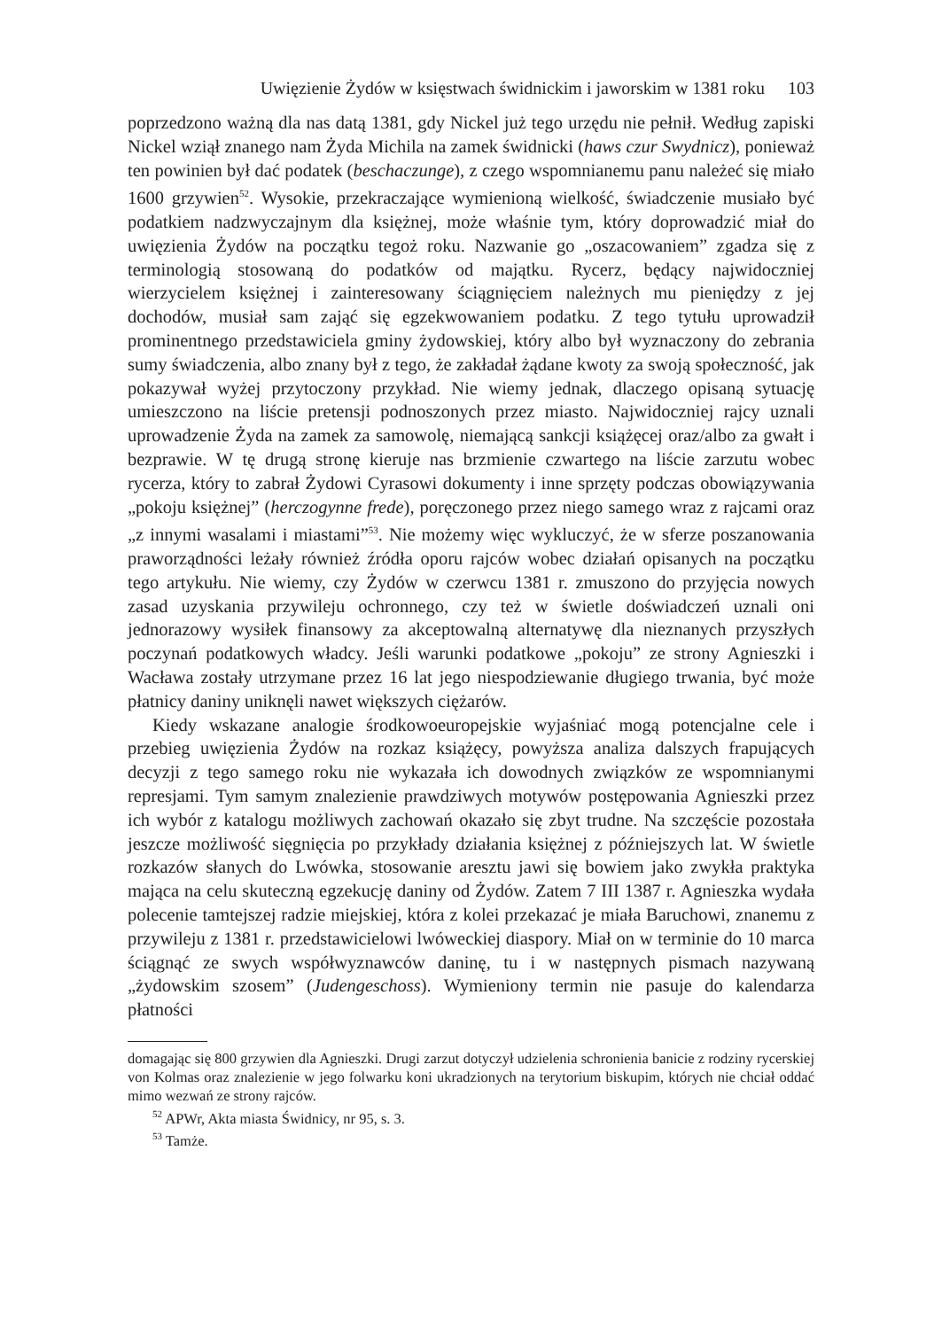Uwięzienie Żydów w księstwach świdnickim i jaworskim w 1381 roku 103
poprzedzono ważną dla nas datą 1381, gdy Nickel już tego urzędu nie pełnił. Według zapiski Nickel wziął znanego nam Żyda Michila na zamek świdnicki (haws czur Swydnicz), ponieważ ten powinien był dać podatek (beschaczunge), z czego wspomnianemu panu należeć się miało 1600 grzywien<sup>52</sup>. Wysokie, przekraczające wymienioną wielkość, świadczenie musiało być podatkiem nadzwyczajnym dla księżnej, może właśnie tym, który doprowadzić miał do uwięzienia Żydów na początku tegoż roku. Nazwanie go „oszacowaniem” zgadza się z terminologią stosowaną do podatków od majątku. Rycerz, będący najwidoczniej wierzycielem księżnej i zainteresowany ściągnięciem należnych mu pieniędzy z jej dochodów, musiał sam zająć się egzekwowaniem podatku. Z tego tytułu uprowadził prominentnego przedstawiciela gminy żydowskiej, który albo był wyznaczony do zebrania sumy świadczenia, albo znany był z tego, że zakładał żądane kwoty za swoją społeczność, jak pokazywał wyżej przytoczony przykład. Nie wiemy jednak, dlaczego opisaną sytuację umieszczono na liście pretensji podnoszonych przez miasto. Najwidoczniej rajcy uznali uprowadzenie Żyda na zamek za samowolę, niemającą sankcji książęcej oraz/albo za gwałt i bezprawie. W tę drugą stronę kieruje nas brzmienie czwartego na liście zarzutu wobec rycerza, który to zabrał Żydowi Cyrasowi dokumenty i inne sprzęty podczas obowiązywania „pokoju księżnej” (herczogynne frede), poręczonego przez niego samego wraz z rajcami oraz „z innymi wasalami i miastami”<sup>53</sup>. Nie możemy więc wykluczyć, że w sferze poszanowania praworządności leżały również źródła oporu rajców wobec działań opisanych na początku tego artykułu. Nie wiemy, czy Żydów w czerwcu 1381 r. zmuszono do przyjęcia nowych zasad uzyskania przywileju ochronnego, czy też w świetle doświadczeń uznali oni jednorazowy wysiłek finansowy za akceptowalną alternatywę dla nieznanych przyszłych poczynań podatkowych władcy. Jeśli warunki podatkowe „pokoju” ze strony Agnieszki i Wacława zostały utrzymane przez 16 lat jego niespodziewanie długiego trwania, być może płatnicy daniny uniknęli nawet większych ciężarów.
Kiedy wskazane analogie środkowoeuropejskie wyjaśniać mogą potencjalne cele i przebieg uwięzienia Żydów na rozkaz książęcy, powyższa analiza dalszych frapujących decyzji z tego samego roku nie wykazała ich dowodnych związków ze wspomnianymi represjami. Tym samym znalezienie prawdziwych motywów postępowania Agnieszki przez ich wybór z katalogu możliwych zachowań okazało się zbyt trudne. Na szczęście pozostała jeszcze możliwość sięgnięcia po przykłady działania księżnej z późniejszych lat. W świetle rozkazów słanych do Lwówka, stosowanie aresztu jawi się bowiem jako zwykła praktyka mająca na celu skuteczną egzekucję daniny od Żydów. Zatem 7 III 1387 r. Agnieszka wydała polecenie tamtejszej radzie miejskiej, która z kolei przekazać je miała Baruchowi, znanemu z przywileju z 1381 r. przedstawicielowi lwóweckiej diaspory. Miał on w terminie do 10 marca ściągnąć ze swych współwyznawców daninę, tu i w następnych pismach nazywaną „żydowskim szosem” (Judengeschoss). Wymieniony termin nie pasuje do kalendarza płatności
domagając się 800 grzywien dla Agnieszki. Drugi zarzut dotyczył udzielenia schronienia banicie z rodziny rycerskiej von Kolmas oraz znalezienie w jego folwarku koni ukradzionych na terytorium biskupim, których nie chciał oddać mimo wezwań ze strony rajców.
<sup>52</sup> APWr, Akta miasta Świdnicy, nr 95, s. 3.
<sup>53</sup> Tamże.